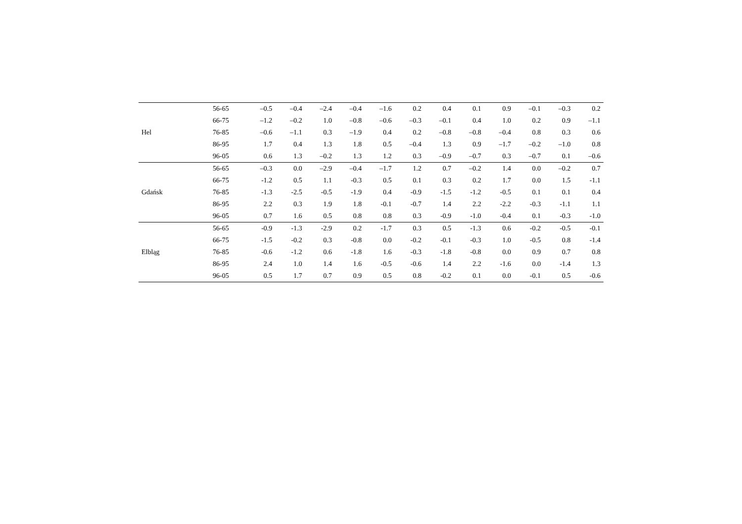| Hel | 56-65 | –0.5 | –0.4 | –2.4 | –0.4 | –1.6 | 0.2 | 0.4 | 0.1 | 0.9 | –0.1 | –0.3 | 0.2 |
| | 66-75 | –1.2 | –0.2 | 1.0 | –0.8 | –0.6 | –0.3 | –0.1 | 0.4 | 1.0 | 0.2 | 0.9 | –1.1 |
| | 76-85 | –0.6 | –1.1 | 0.3 | –1.9 | 0.4 | 0.2 | –0.8 | –0.8 | –0.4 | 0.8 | 0.3 | 0.6 |
| | 86-95 | 1.7 | 0.4 | 1.3 | 1.8 | 0.5 | –0.4 | 1.3 | 0.9 | –1.7 | –0.2 | –1.0 | 0.8 |
| | 96-05 | 0.6 | 1.3 | –0.2 | 1.3 | 1.2 | 0.3 | –0.9 | –0.7 | 0.3 | –0.7 | 0.1 | –0.6 |
| Gdańsk | 56-65 | –0.3 | 0.0 | –2.9 | –0.4 | –1.7 | 1.2 | 0.7 | –0.2 | 1.4 | 0.0 | –0.2 | 0.7 |
| | 66-75 | -1.2 | 0.5 | 1.1 | -0.3 | 0.5 | 0.1 | 0.3 | 0.2 | 1.7 | 0.0 | 1.5 | -1.1 |
| | 76-85 | -1.3 | -2.5 | -0.5 | -1.9 | 0.4 | -0.9 | -1.5 | -1.2 | -0.5 | 0.1 | 0.1 | 0.4 |
| | 86-95 | 2.2 | 0.3 | 1.9 | 1.8 | -0.1 | -0.7 | 1.4 | 2.2 | -2.2 | -0.3 | -1.1 | 1.1 |
| | 96-05 | 0.7 | 1.6 | 0.5 | 0.8 | 0.8 | 0.3 | -0.9 | -1.0 | -0.4 | 0.1 | -0.3 | -1.0 |
| Elbląg | 56-65 | -0.9 | -1.3 | -2.9 | 0.2 | -1.7 | 0.3 | 0.5 | -1.3 | 0.6 | -0.2 | -0.5 | -0.1 |
| | 66-75 | -1.5 | -0.2 | 0.3 | -0.8 | 0.0 | -0.2 | -0.1 | -0.3 | 1.0 | -0.5 | 0.8 | -1.4 |
| | 76-85 | -0.6 | -1.2 | 0.6 | -1.8 | 1.6 | -0.3 | -1.8 | -0.8 | 0.0 | 0.9 | 0.7 | 0.8 |
| | 86-95 | 2.4 | 1.0 | 1.4 | 1.6 | -0.5 | -0.6 | 1.4 | 2.2 | -1.6 | 0.0 | -1.4 | 1.3 |
| | 96-05 | 0.5 | 1.7 | 0.7 | 0.9 | 0.5 | 0.8 | -0.2 | 0.1 | 0.0 | -0.1 | 0.5 | -0.6 |